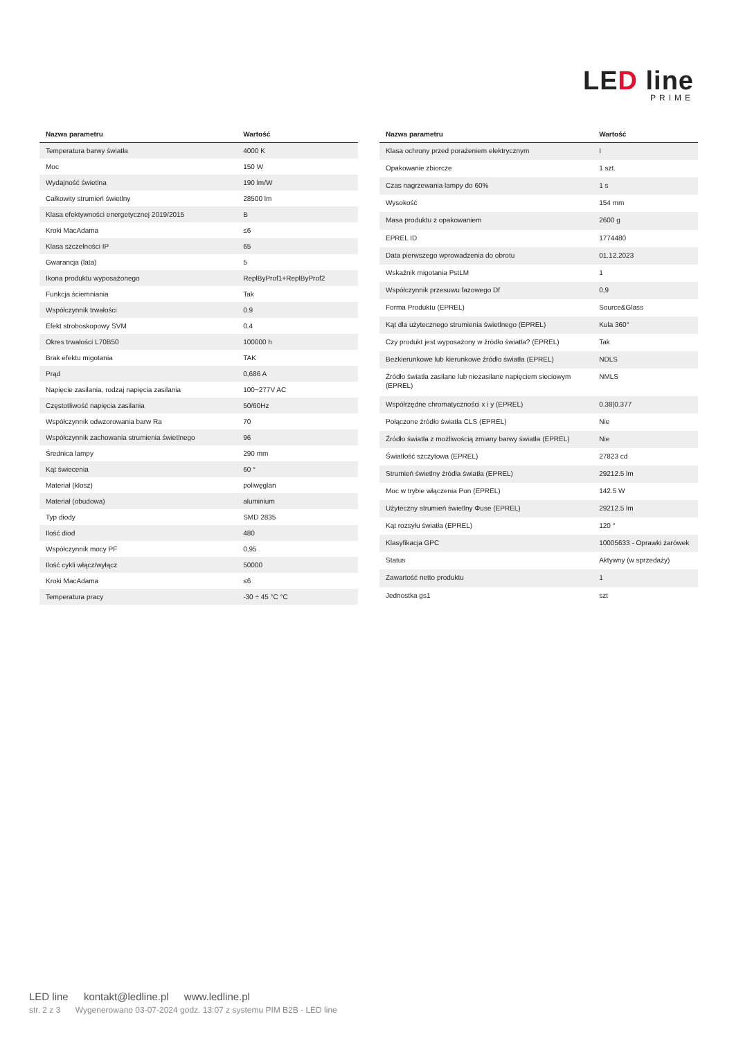LED line
PRIME
| Nazwa parametru | Wartość |
| --- | --- |
| Temperatura barwy światła | 4000 K |
| Moc | 150 W |
| Wydajność świetlna | 190 lm/W |
| Całkowity strumień świetlny | 28500 lm |
| Klasa efektywności energetycznej 2019/2015 | B |
| Kroki MacAdama | ≤6 |
| Klasa szczelności IP | 65 |
| Gwarancja (lata) | 5 |
| Ikona produktu wyposażonego | ReplByProf1+ReplByProf2 |
| Funkcja ściemniania | Tak |
| Współczynnik trwałości | 0.9 |
| Efekt stroboskopowy SVM | 0.4 |
| Okres trwałości L70B50 | 100000 h |
| Brak efektu migotania | TAK |
| Prąd | 0,686 A |
| Napięcie zasilania, rodzaj napięcia zasilania | 100~277V AC |
| Częstotliwość napięcia zasilania | 50/60Hz |
| Współczynnik odwzorowania barw Ra | 70 |
| Współczynnik zachowania strumienia świetlnego | 96 |
| Średnica lampy | 290 mm |
| Kąt świecenia | 60 ° |
| Materiał (klosz) | poliwęglan |
| Materiał (obudowa) | aluminium |
| Typ diody | SMD 2835 |
| Ilość diod | 480 |
| Współczynnik mocy PF | 0,95 |
| Ilość cykli włącz/wyłącz | 50000 |
| Kroki MacAdama | ≤6 |
| Temperatura pracy | -30 ÷ 45 °C °C |
| Nazwa parametru | Wartość |
| --- | --- |
| Klasa ochrony przed porażeniem elektrycznym | I |
| Opakowanie zbiorcze | 1 szt. |
| Czas nagrzewania lampy do 60% | 1 s |
| Wysokość | 154 mm |
| Masa produktu z opakowaniem | 2600 g |
| EPREL ID | 1774480 |
| Data pierwszego wprowadzenia do obrotu | 01.12.2023 |
| Wskaźnik migotania PstLM | 1 |
| Współczynnik przesuwu fazowego Df | 0,9 |
| Forma Produktu (EPREL) | Source&Glass |
| Kąt dla użytecznego strumienia świetlnego (EPREL) | Kula 360° |
| Czy produkt jest wyposażony w źródło światła? (EPREL) | Tak |
| Bezkierunkowe lub kierunkowe źródło światła (EPREL) | NDLS |
| Źródło światła zasilane lub niezasilane napięciem sieciowym (EPREL) | NMLS |
| Współrzędne chromatyczności x i y (EPREL) | 0.38/0.377 |
| Połączone źródło światła CLS (EPREL) | Nie |
| Źródło światła z możliwością zmiany barwy światła (EPREL) | Nie |
| Światłość szczytowa (EPREL) | 27823 cd |
| Strumień świetlny źródła światła (EPREL) | 29212.5 lm |
| Moc w trybie włączenia Pon (EPREL) | 142.5 W |
| Użyteczny strumień świetlny Φuse (EPREL) | 29212.5 lm |
| Kąt rozsyłu światła (EPREL) | 120 ° |
| Klasyfikacja GPC | 10005633 - Oprawki żarówek |
| Status | Aktywny (w sprzedaży) |
| Zawartość netto produktu | 1 |
| Jednostka gs1 | szt |
LED line kontakt@ledline.pl www.ledline.pl
str. 2 z 3 Wygenerowano 03-07-2024 godz. 13:07 z systemu PIM B2B - LED line